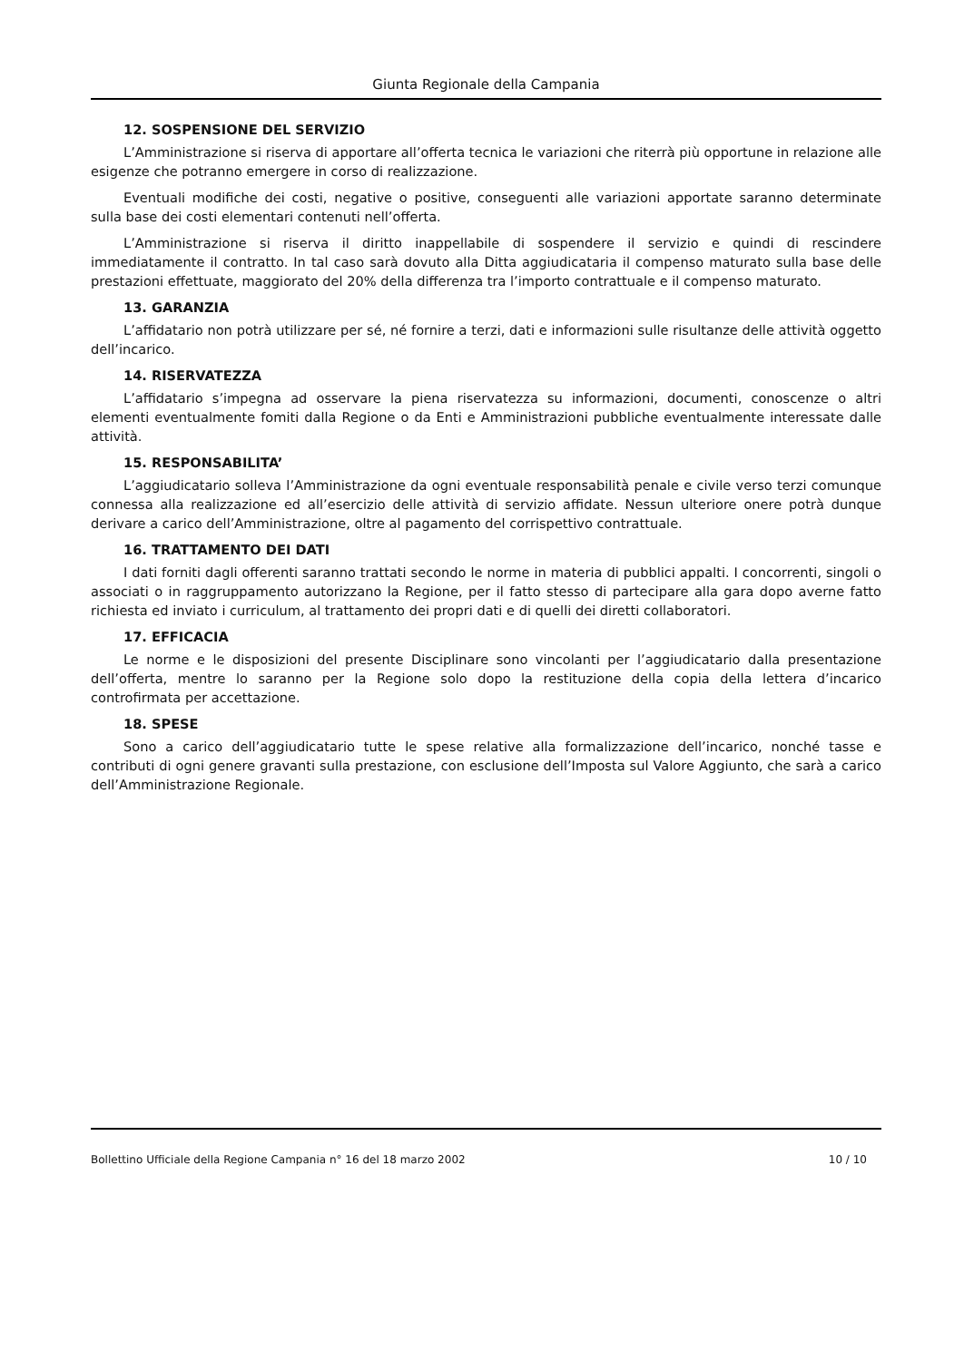Giunta Regionale della Campania
12. SOSPENSIONE DEL SERVIZIO
L’Amministrazione si riserva di apportare all’offerta tecnica le variazioni che riterrà più opportune in relazione alle esigenze che potranno emergere in corso di realizzazione.
Eventuali modifiche dei costi, negative o positive, conseguenti alle variazioni apportate saranno determinate sulla base dei costi elementari contenuti nell’offerta.
L’Amministrazione si riserva il diritto inappellabile di sospendere il servizio e quindi di rescindere immediatamente il contratto. In tal caso sarà dovuto alla Ditta aggiudicataria il compenso maturato sulla base delle prestazioni effettuate, maggiorato del 20% della differenza tra l’importo contrattuale e il compenso maturato.
13. GARANZIA
L’affidatario non potrà utilizzare per sé, né fornire a terzi, dati e informazioni sulle risultanze delle attività oggetto dell’incarico.
14. RISERVATEZZA
L’affidatario s’impegna ad osservare la piena riservatezza su informazioni, documenti, conoscenze o altri elementi eventualmente fomiti dalla Regione o da Enti e Amministrazioni pubbliche eventualmente interessate dalle attività.
15. RESPONSABILITA’
L’aggiudicatario solleva l’Amministrazione da ogni eventuale responsabilità penale e civile verso terzi comunque connessa alla realizzazione ed all’esercizio delle attività di servizio affidate. Nessun ulteriore onere potrà dunque derivare a carico dell’Amministrazione, oltre al pagamento del corrispettivo contrattuale.
16. TRATTAMENTO DEI DATI
I dati forniti dagli offerenti saranno trattati secondo le norme in materia di pubblici appalti. I concorrenti, singoli o associati o in raggruppamento autorizzano la Regione, per il fatto stesso di partecipare alla gara dopo averne fatto richiesta ed inviato i curriculum, al trattamento dei propri dati e di quelli dei diretti collaboratori.
17. EFFICACIA
Le norme e le disposizioni del presente Disciplinare sono vincolanti per l’aggiudicatario dalla presentazione dell’offerta, mentre lo saranno per la Regione solo dopo la restituzione della copia della lettera d’incarico controfirmata per accettazione.
18. SPESE
Sono a carico dell’aggiudicatario tutte le spese relative alla formalizzazione dell’incarico, nonché tasse e contributi di ogni genere gravanti sulla prestazione, con esclusione dell’Imposta sul Valore Aggiunto, che sarà a carico dell’Amministrazione Regionale.
Bollettino Ufficiale della Regione Campania n° 16 del 18 marzo 2002 10 / 10